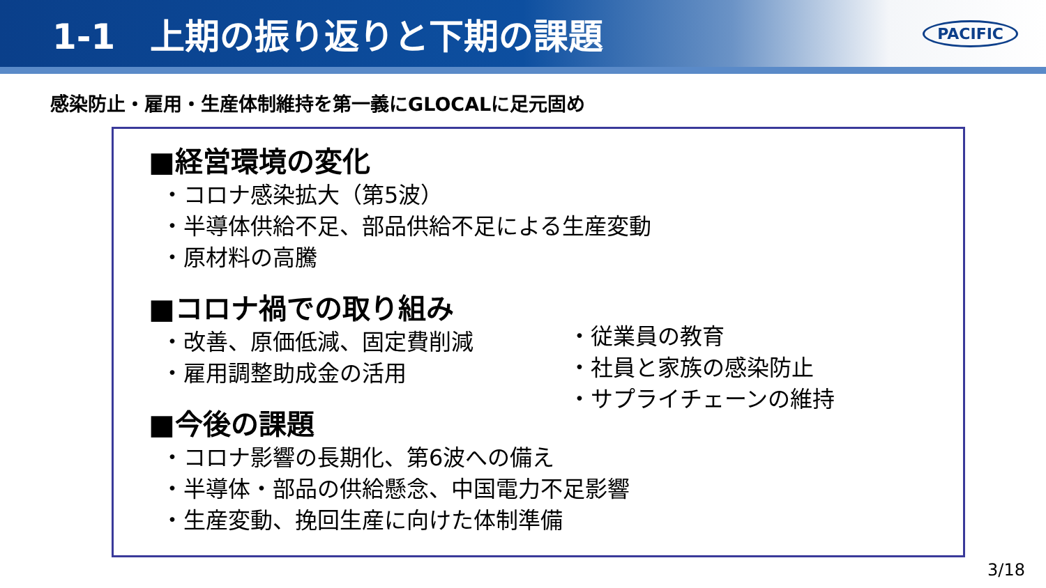1-1　上期の振り返りと下期の課題
PACIFIC
感染防止・雇用・生産体制維持を第一義にGLOCALに足元固め
■経営環境の変化
・コロナ感染拡大（第5波）
・半導体供給不足、部品供給不足による生産変動
・原材料の高騰
■コロナ禍での取り組み
・改善、原価低減、固定費削減
・雇用調整助成金の活用
■今後の課題
・従業員の教育
・社員と家族の感染防止
・サプライチェーンの維持
・コロナ影響の長期化、第6波への備え
・半導体・部品の供給懸念、中国電力不足影響
・生産変動、挽回生産に向けた体制準備
3/18